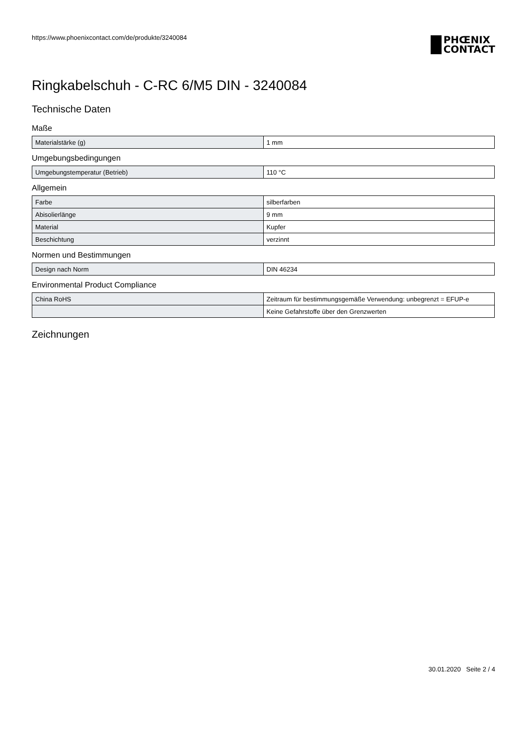https://www.phoenixcontact.com/de/produkte/3240084
PHŒNIX
CONTACT
Ringkabelschuh - C-RC 6/M5 DIN - 3240084
Technische Daten
Maße
| Materialstärke (g) | 1 mm |
Umgebungsbedingungen
| Umgebungstemperatur (Betrieb) | 110 °C |
Allgemein
| Farbe | silberfarben |
| Abisolierlänge | 9 mm |
| Material | Kupfer |
| Beschichtung | verzinnt |
Normen und Bestimmungen
| Design nach Norm | DIN 46234 |
Environmental Product Compliance
| China RoHS | Zeitraum für bestimmungsgemäße Verwendung: unbegrenzt = EFUP-e |
| | Keine Gefahrstoffe über den Grenzwerten |
Zeichnungen
30.01.2020 Seite 2 / 4